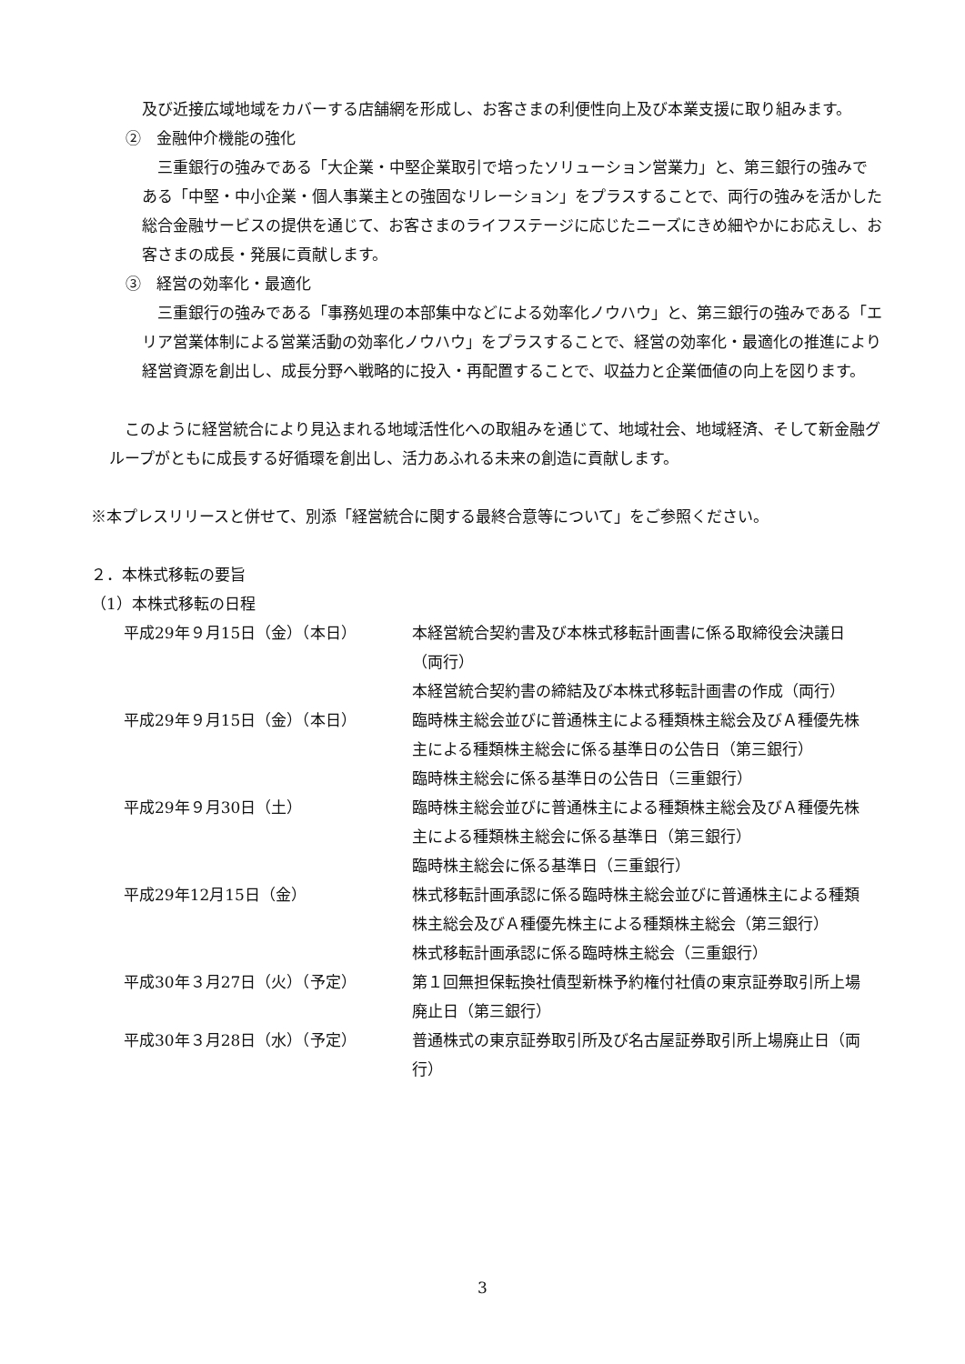及び近接広域地域をカバーする店舗網を形成し、お客さまの利便性向上及び本業支援に取り組みます。
②　金融仲介機能の強化
　三重銀行の強みである「大企業・中堅企業取引で培ったソリューション営業力」と、第三銀行の強みである「中堅・中小企業・個人事業主との強固なリレーション」をプラスすることで、両行の強みを活かした総合金融サービスの提供を通じて、お客さまのライフステージに応じたニーズにきめ細やかにお応えし、お客さまの成長・発展に貢献します。
③　経営の効率化・最適化
　三重銀行の強みである「事務処理の本部集中などによる効率化ノウハウ」と、第三銀行の強みである「エリア営業体制による営業活動の効率化ノウハウ」をプラスすることで、経営の効率化・最適化の推進により経営資源を創出し、成長分野へ戦略的に投入・再配置することで、収益力と企業価値の向上を図ります。
　このように経営統合により見込まれる地域活性化への取組みを通じて、地域社会、地域経済、そして新金融グループがともに成長する好循環を創出し、活力あふれる未来の創造に貢献します。
※本プレスリリースと併せて、別添「経営統合に関する最終合意等について」をご参照ください。
２．本株式移転の要旨
（1）本株式移転の日程
| 平成29年９月15日（金）（本日） | 本経営統合契約書及び本株式移転計画書に係る取締役会決議日（両行） 本経営統合契約書の締結及び本株式移転計画書の作成（両行） |
| 平成29年９月15日（金）（本日） | 臨時株主総会並びに普通株主による種類株主総会及びＡ種優先株主による種類株主総会に係る基準日の公告日（第三銀行） 臨時株主総会に係る基準日の公告日（三重銀行） |
| 平成29年９月30日（土） | 臨時株主総会並びに普通株主による種類株主総会及びＡ種優先株主による種類株主総会に係る基準日（第三銀行） 臨時株主総会に係る基準日（三重銀行） |
| 平成29年12月15日（金） | 株式移転計画承認に係る臨時株主総会並びに普通株主による種類株主総会及びＡ種優先株主による種類株主総会（第三銀行） 株式移転計画承認に係る臨時株主総会（三重銀行） |
| 平成30年３月27日（火）（予定） | 第１回無担保転換社債型新株予約権付社債の東京証券取引所上場廃止日（第三銀行） |
| 平成30年３月28日（水）（予定） | 普通株式の東京証券取引所及び名古屋証券取引所上場廃止日（両行） |
3